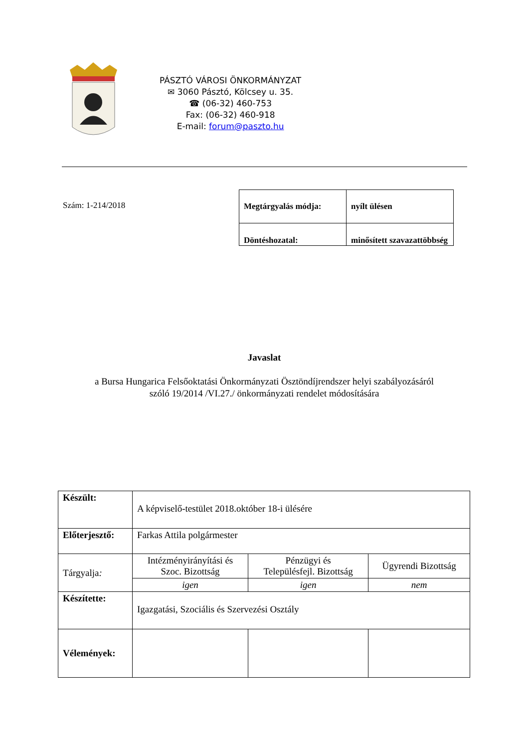PÁSZTÓ VÁROSI ÖNKORMÁNYZAT
✉ 3060 Pásztó, Kölcsey u. 35.
☎ (06-32) 460-753
Fax: (06-32) 460-918
E-mail: forum@paszto.hu
Szám: 1-214/2018
| Megtárgyalás módja: | nyílt ülésen |
| Döntéshozatal: | minősített szavazattöbbség |
Javaslat
a Bursa Hungarica Felsőoktatási Önkormányzati Ösztöndíjrendszer helyi szabályozásáról
szóló 19/2014 /VI.27./ önkormányzati rendelet módosítására
| Készült: | A képviselő-testület 2018.október 18-i ülésére | | |
| Előterjesztő: | Farkas Attila polgármester | | |
| Tárgyalja : | Intézményirányítási és Szoc. Bizottság | Pénzügyi és Településfejl. Bizottság | Ügyrendi Bizottság |
| | igen | igen | nem |
| Készítette: | Igazgatási, Szociális és Szervezési Osztály | | |
| Vélemények: | | | |